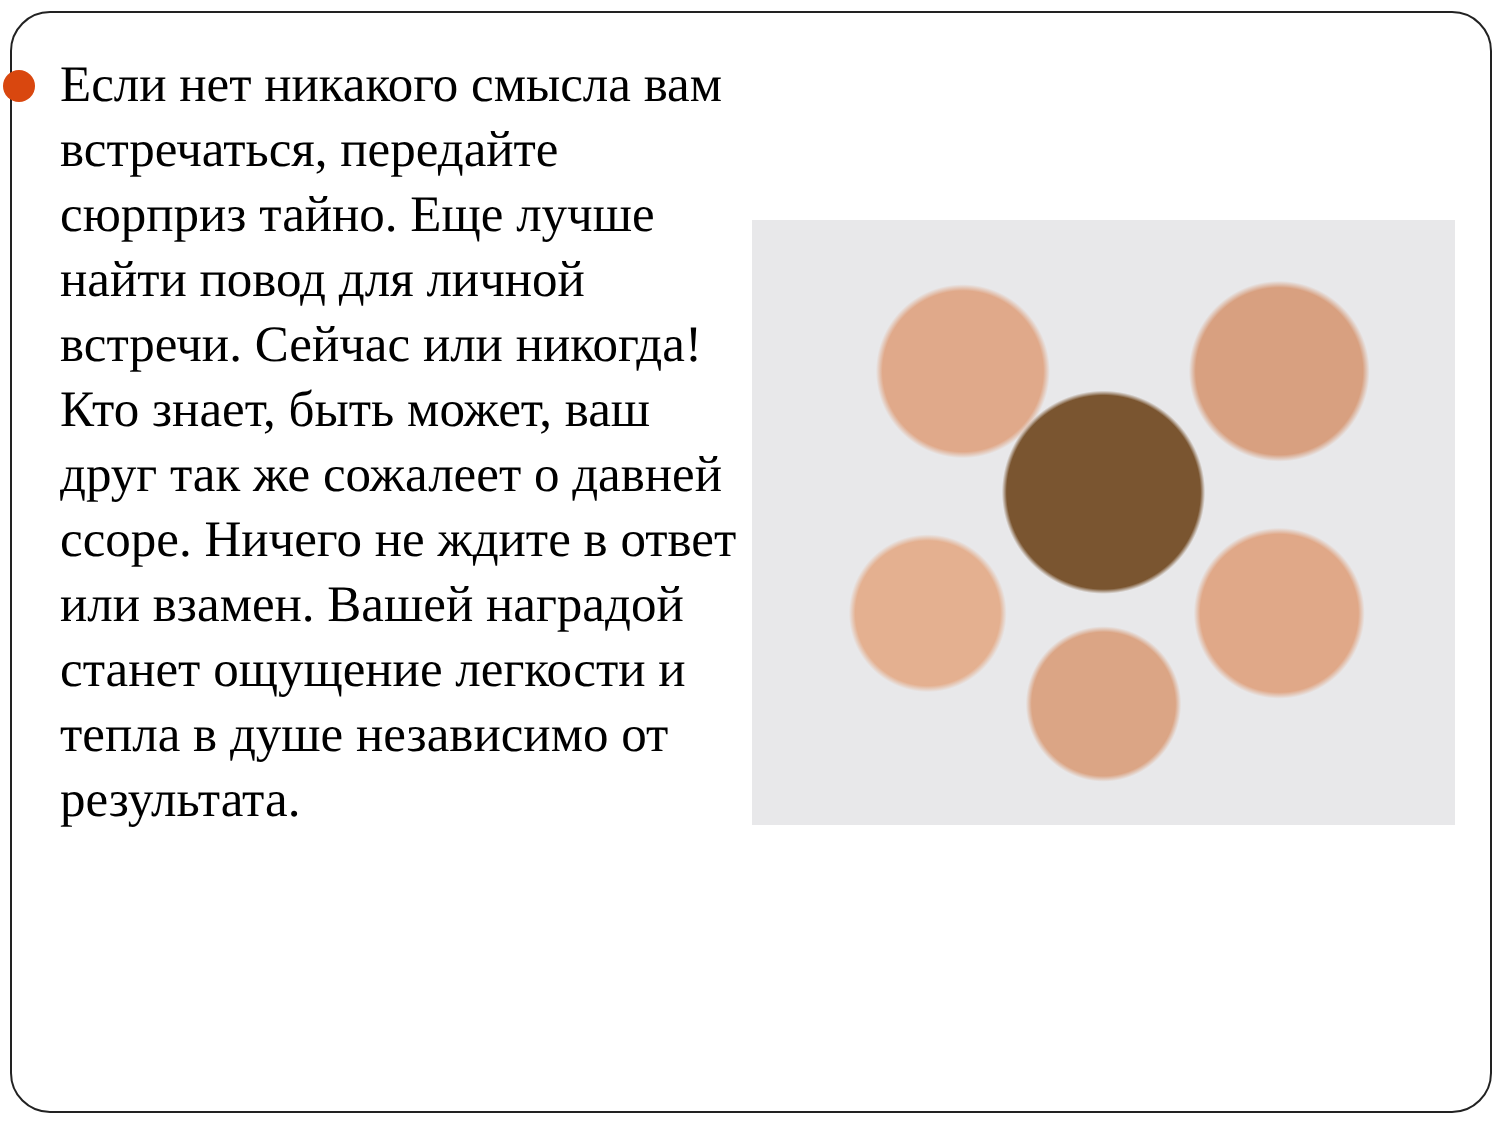Если нет никакого смысла вам встречаться, передайте сюрприз тайно. Еще лучше найти повод для личной встречи. Сейчас или никогда! Кто знает, быть может, ваш друг так же сожалеет о давней ссоре. Ничего не ждите в ответ или взамен. Вашей наградой станет ощущение легкости и тепла в душе независимо от результата.